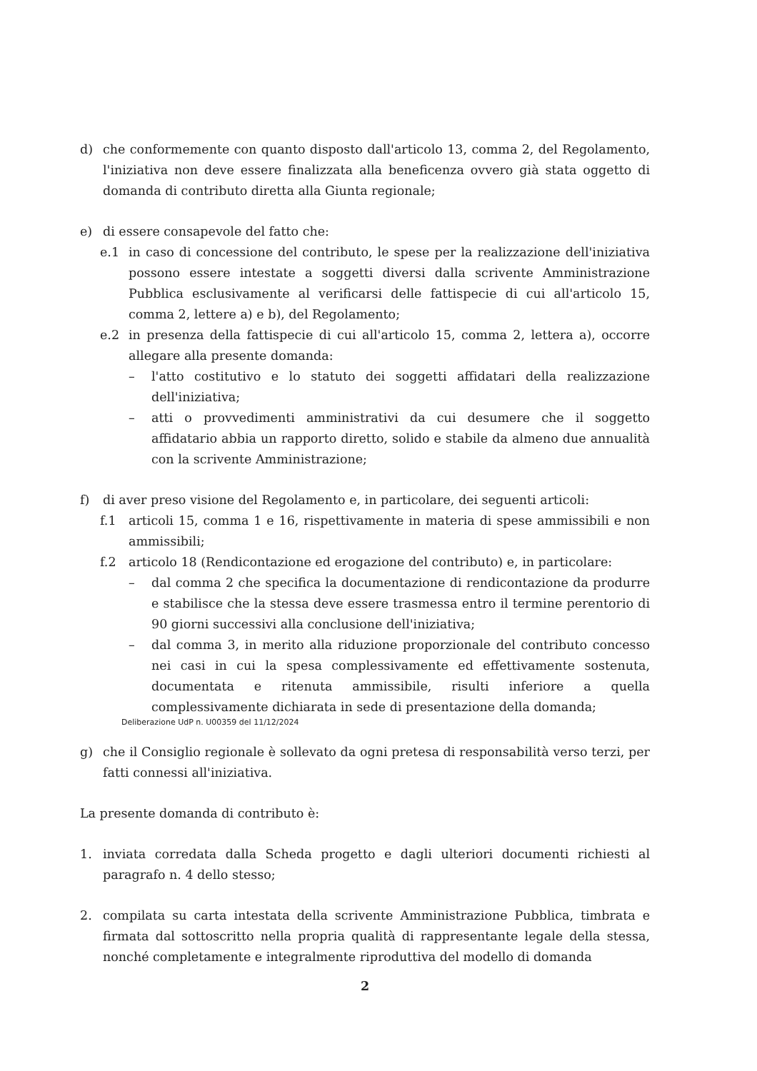d) che conformemente con quanto disposto dall'articolo 13, comma 2, del Regolamento, l'iniziativa non deve essere finalizzata alla beneficenza ovvero già stata oggetto di domanda di contributo diretta alla Giunta regionale;
e) di essere consapevole del fatto che:
e.1 in caso di concessione del contributo, le spese per la realizzazione dell'iniziativa possono essere intestate a soggetti diversi dalla scrivente Amministrazione Pubblica esclusivamente al verificarsi delle fattispecie di cui all'articolo 15, comma 2, lettere a) e b), del Regolamento;
e.2 in presenza della fattispecie di cui all'articolo 15, comma 2, lettera a), occorre allegare alla presente domanda:
– l'atto costitutivo e lo statuto dei soggetti affidatari della realizzazione dell'iniziativa;
– atti o provvedimenti amministrativi da cui desumere che il soggetto affidatario abbia un rapporto diretto, solido e stabile da almeno due annualità con la scrivente Amministrazione;
f) di aver preso visione del Regolamento e, in particolare, dei seguenti articoli:
f.1 articoli 15, comma 1 e 16, rispettivamente in materia di spese ammissibili e non ammissibili;
f.2 articolo 18 (Rendicontazione ed erogazione del contributo) e, in particolare:
– dal comma 2 che specifica la documentazione di rendicontazione da produrre e stabilisce che la stessa deve essere trasmessa entro il termine perentorio di 90 giorni successivi alla conclusione dell'iniziativa;
– dal comma 3, in merito alla riduzione proporzionale del contributo concesso nei casi in cui la spesa complessivamente ed effettivamente sostenuta, documentata e ritenuta ammissibile, risulti inferiore a quella complessivamente dichiarata in sede di presentazione della domanda;
Deliberazione UdP n. U00359 del 11/12/2024
g) che il Consiglio regionale è sollevato da ogni pretesa di responsabilità verso terzi, per fatti connessi all'iniziativa.
La presente domanda di contributo è:
1. inviata corredata dalla Scheda progetto e dagli ulteriori documenti richiesti al paragrafo n. 4 dello stesso;
2. compilata su carta intestata della scrivente Amministrazione Pubblica, timbrata e firmata dal sottoscritto nella propria qualità di rappresentante legale della stessa, nonché completamente e integralmente riproduttiva del modello di domanda
2